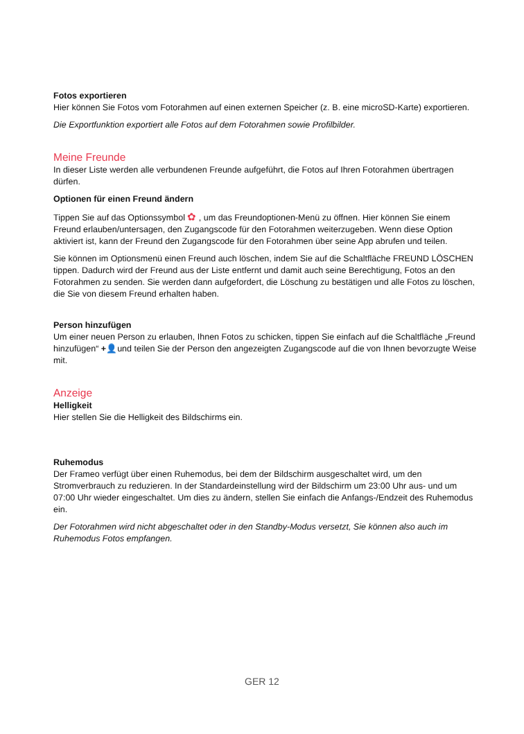Fotos exportieren
Hier können Sie Fotos vom Fotorahmen auf einen externen Speicher (z. B. eine microSD-Karte) exportieren.
Die Exportfunktion exportiert alle Fotos auf dem Fotorahmen sowie Profilbilder.
Meine Freunde
In dieser Liste werden alle verbundenen Freunde aufgeführt, die Fotos auf Ihren Fotorahmen übertragen dürfen.
Optionen für einen Freund ändern
Tippen Sie auf das Optionssymbol ✿ , um das Freundoptionen-Menü zu öffnen. Hier können Sie einem Freund erlauben/untersagen, den Zugangscode für den Fotorahmen weiterzugeben. Wenn diese Option aktiviert ist, kann der Freund den Zugangscode für den Fotorahmen über seine App abrufen und teilen.
Sie können im Optionsmenü einen Freund auch löschen, indem Sie auf die Schaltfläche FREUND LÖSCHEN tippen. Dadurch wird der Freund aus der Liste entfernt und damit auch seine Berechtigung, Fotos an den Fotorahmen zu senden. Sie werden dann aufgefordert, die Löschung zu bestätigen und alle Fotos zu löschen, die Sie von diesem Freund erhalten haben.
Person hinzufügen
Um einer neuen Person zu erlauben, Ihnen Fotos zu schicken, tippen Sie einfach auf die Schaltfläche „Freund hinzufügen“ +👤und teilen Sie der Person den angezeigten Zugangscode auf die von Ihnen bevorzugte Weise mit.
Anzeige
Helligkeit
Hier stellen Sie die Helligkeit des Bildschirms ein.
Ruhemodus
Der Frameo verfügt über einen Ruhemodus, bei dem der Bildschirm ausgeschaltet wird, um den Stromverbrauch zu reduzieren. In der Standardeinstellung wird der Bildschirm um 23:00 Uhr aus- und um 07:00 Uhr wieder eingeschaltet. Um dies zu ändern, stellen Sie einfach die Anfangs-/Endzeit des Ruhemodus ein.
Der Fotorahmen wird nicht abgeschaltet oder in den Standby-Modus versetzt, Sie können also auch im Ruhemodus Fotos empfangen.
GER 12